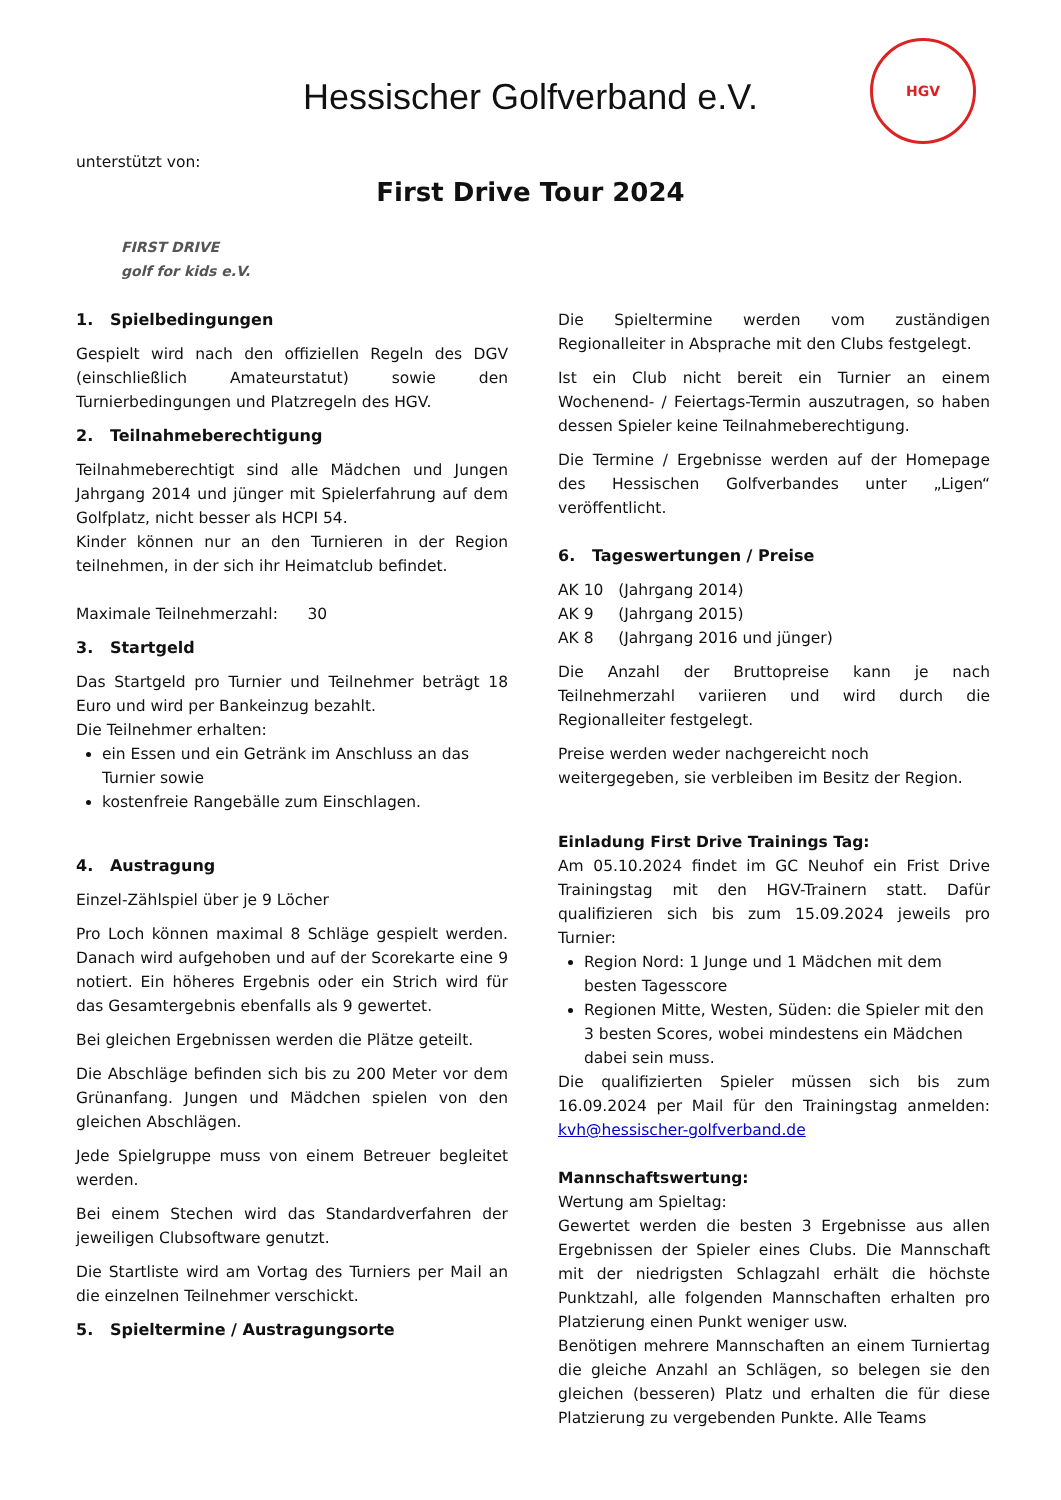Hessischer Golfverband e.V.
HGV
unterstützt von:
FIRST DRIVE
golf for kids e.V.
First Drive Tour 2024
1. Spielbedingungen
Gespielt wird nach den offiziellen Regeln des DGV (einschließlich Amateurstatut) sowie den Turnierbedingungen und Platzregeln des HGV.
2. Teilnahmeberechtigung
Teilnahmeberechtigt sind alle Mädchen und Jungen Jahrgang 2014 und jünger mit Spielerfahrung auf dem Golfplatz, nicht besser als HCPI 54.
Kinder können nur an den Turnieren in der Region teilnehmen, in der sich ihr Heimatclub befindet.
Maximale Teilnehmerzahl: 30
3. Startgeld
Das Startgeld pro Turnier und Teilnehmer beträgt 18 Euro und wird per Bankeinzug bezahlt.
Die Teilnehmer erhalten:
ein Essen und ein Getränk im Anschluss an das Turnier sowie
kostenfreie Rangebälle zum Einschlagen.
4. Austragung
Einzel-Zählspiel über je 9 Löcher
Pro Loch können maximal 8 Schläge gespielt werden. Danach wird aufgehoben und auf der Scorekarte eine 9 notiert. Ein höheres Ergebnis oder ein Strich wird für das Gesamtergebnis ebenfalls als 9 gewertet.
Bei gleichen Ergebnissen werden die Plätze geteilt.
Die Abschläge befinden sich bis zu 200 Meter vor dem Grünanfang. Jungen und Mädchen spielen von den gleichen Abschlägen.
Jede Spielgruppe muss von einem Betreuer begleitet werden.
Bei einem Stechen wird das Standardverfahren der jeweiligen Clubsoftware genutzt.
Die Startliste wird am Vortag des Turniers per Mail an die einzelnen Teilnehmer verschickt.
5. Spieltermine / Austragungsorte
Die Spieltermine werden vom zuständigen Regionalleiter in Absprache mit den Clubs festgelegt.
Ist ein Club nicht bereit ein Turnier an einem Wochenend- / Feiertags-Termin auszutragen, so haben dessen Spieler keine Teilnahmeberechtigung.
Die Termine / Ergebnisse werden auf der Homepage des Hessischen Golfverbandes unter „Ligen“ veröffentlicht.
6. Tageswertungen / Preise
AK 10 (Jahrgang 2014)
AK 9 (Jahrgang 2015)
AK 8 (Jahrgang 2016 und jünger)
Die Anzahl der Bruttopreise kann je nach Teilnehmerzahl variieren und wird durch die Regionalleiter festgelegt.
Preise werden weder nachgereicht noch weitergegeben, sie verbleiben im Besitz der Region.
Einladung First Drive Trainings Tag:
Am 05.10.2024 findet im GC Neuhof ein Frist Drive Trainingstag mit den HGV-Trainern statt. Dafür qualifizieren sich bis zum 15.09.2024 jeweils pro Turnier:
Region Nord: 1 Junge und 1 Mädchen mit dem besten Tagesscore
Regionen Mitte, Westen, Süden: die Spieler mit den 3 besten Scores, wobei mindestens ein Mädchen dabei sein muss.
Die qualifizierten Spieler müssen sich bis zum 16.09.2024 per Mail für den Trainingstag anmelden: kvh@hessischer-golfverband.de
Mannschaftswertung:
Wertung am Spieltag:
Gewertet werden die besten 3 Ergebnisse aus allen Ergebnissen der Spieler eines Clubs. Die Mannschaft mit der niedrigsten Schlagzahl erhält die höchste Punktzahl, alle folgenden Mannschaften erhalten pro Platzierung einen Punkt weniger usw.
Benötigen mehrere Mannschaften an einem Turniertag die gleiche Anzahl an Schlägen, so belegen sie den gleichen (besseren) Platz und erhalten die für diese Platzierung zu vergebenden Punkte. Alle Teams